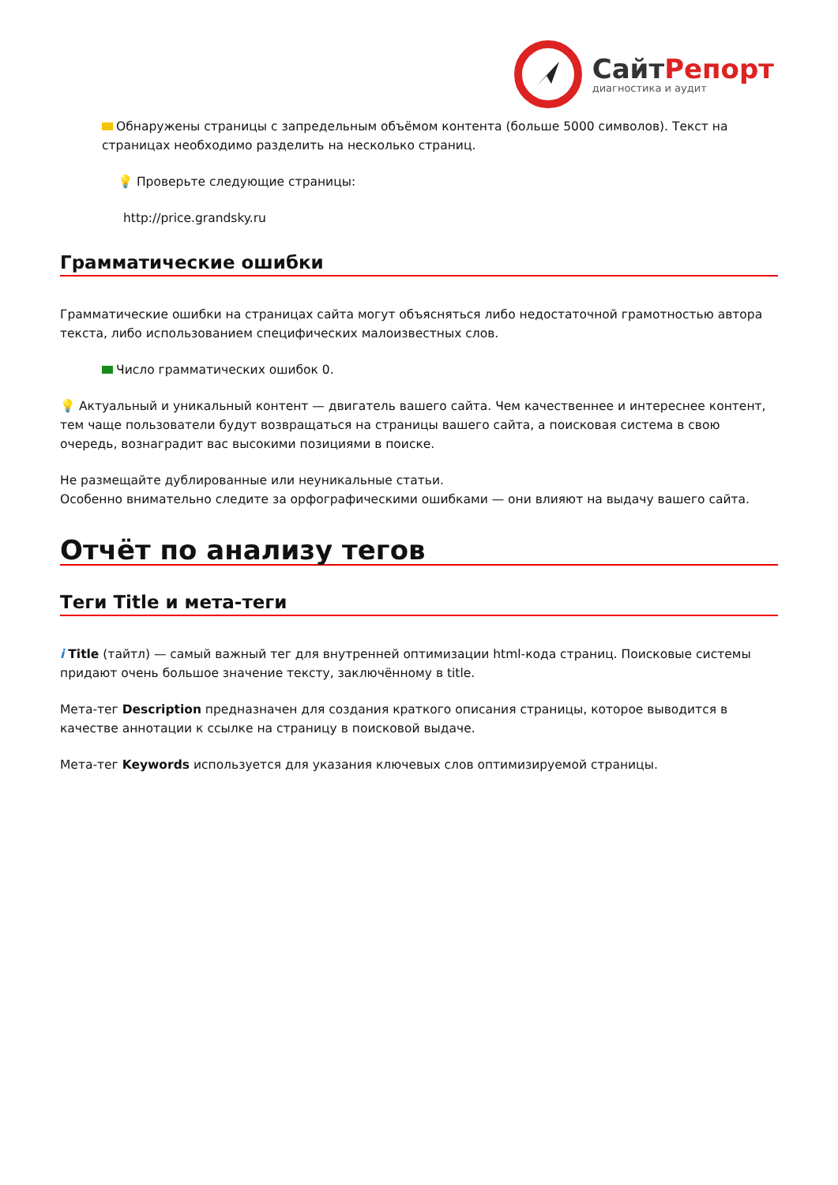СайтРепорт
диагностика и аудит
Обнаружены страницы с запредельным объёмом контента (больше 5000 символов). Текст на страницах необходимо разделить на несколько страниц.
💡 Проверьте следующие страницы:
http://price.grandsky.ru
Грамматические ошибки
Грамматические ошибки на страницах сайта могут объясняться либо недостаточной грамотностью автора текста, либо использованием специфических малоизвестных слов.
Число грамматических ошибок 0.
💡 Актуальный и уникальный контент — двигатель вашего сайта. Чем качественнее и интереснее контент, тем чаще пользователи будут возвращаться на страницы вашего сайта, а поисковая система в свою очередь, вознаградит вас высокими позициями в поиске.
Не размещайте дублированные или неуникальные статьи.
Особенно внимательно следите за орфографическими ошибками — они влияют на выдачу вашего сайта.
Отчёт по анализу тегов
Теги Title и мета-теги
i Title (тайтл) — самый важный тег для внутренней оптимизации html-кода страниц. Поисковые системы придают очень большое значение тексту, заключённому в title.
Мета-тег Description предназначен для создания краткого описания страницы, которое выводится в качестве аннотации к ссылке на страницу в поисковой выдаче.
Мета-тег Keywords используется для указания ключевых слов оптимизируемой страницы.